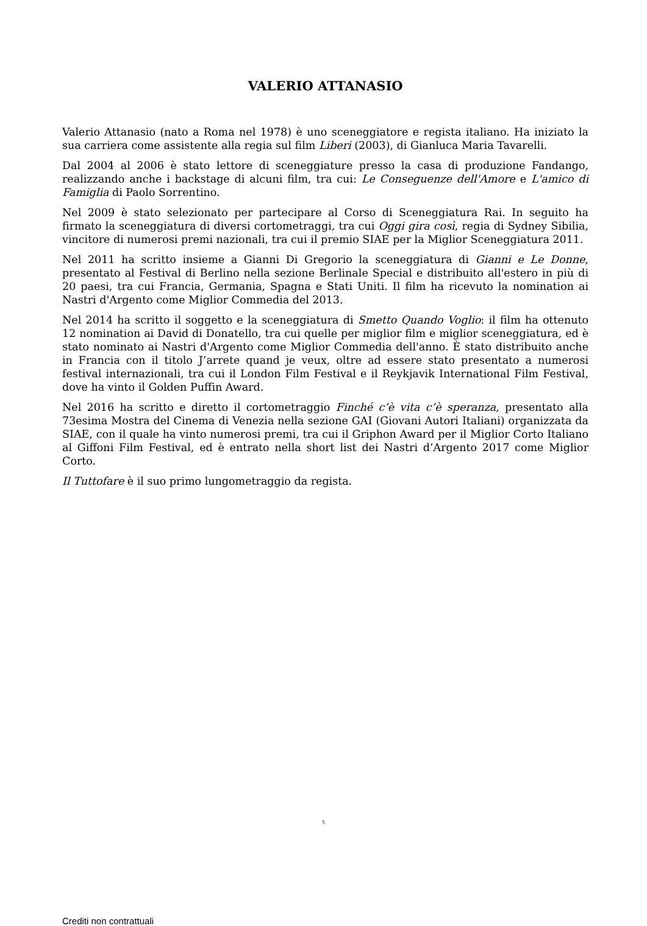VALERIO ATTANASIO
Valerio Attanasio (nato a Roma nel 1978) è uno sceneggiatore e regista italiano. Ha iniziato la sua carriera come assistente alla regia sul film Liberi (2003), di Gianluca Maria Tavarelli.
Dal 2004 al 2006 è stato lettore di sceneggiature presso la casa di produzione Fandango, realizzando anche i backstage di alcuni film, tra cui: Le Conseguenze dell'Amore e L'amico di Famiglia di Paolo Sorrentino.
Nel 2009 è stato selezionato per partecipare al Corso di Sceneggiatura Rai. In seguito ha firmato la sceneggiatura di diversi cortometraggi, tra cui Oggi gira così, regia di Sydney Sibilia, vincitore di numerosi premi nazionali, tra cui il premio SIAE per la Miglior Sceneggiatura 2011.
Nel 2011 ha scritto insieme a Gianni Di Gregorio la sceneggiatura di Gianni e Le Donne, presentato al Festival di Berlino nella sezione Berlinale Special e distribuito all'estero in più di 20 paesi, tra cui Francia, Germania, Spagna e Stati Uniti. Il film ha ricevuto la nomination ai Nastri d'Argento come Miglior Commedia del 2013.
Nel 2014 ha scritto il soggetto e la sceneggiatura di Smetto Quando Voglio: il film ha ottenuto 12 nomination ai David di Donatello, tra cui quelle per miglior film e miglior sceneggiatura, ed è stato nominato ai Nastri d'Argento come Miglior Commedia dell'anno. È stato distribuito anche in Francia con il titolo J’arrete quand je veux, oltre ad essere stato presentato a numerosi festival internazionali, tra cui il London Film Festival e il Reykjavik International Film Festival, dove ha vinto il Golden Puffin Award.
Nel 2016 ha scritto e diretto il cortometraggio Finché c’è vita c’è speranza, presentato alla 73esima Mostra del Cinema di Venezia nella sezione GAI (Giovani Autori Italiani) organizzata da SIAE, con il quale ha vinto numerosi premi, tra cui il Griphon Award per il Miglior Corto Italiano al Giffoni Film Festival, ed è entrato nella short list dei Nastri d’Argento 2017 come Miglior Corto.
Il Tuttofare è il suo primo lungometraggio da regista.
5
Crediti non contrattuali